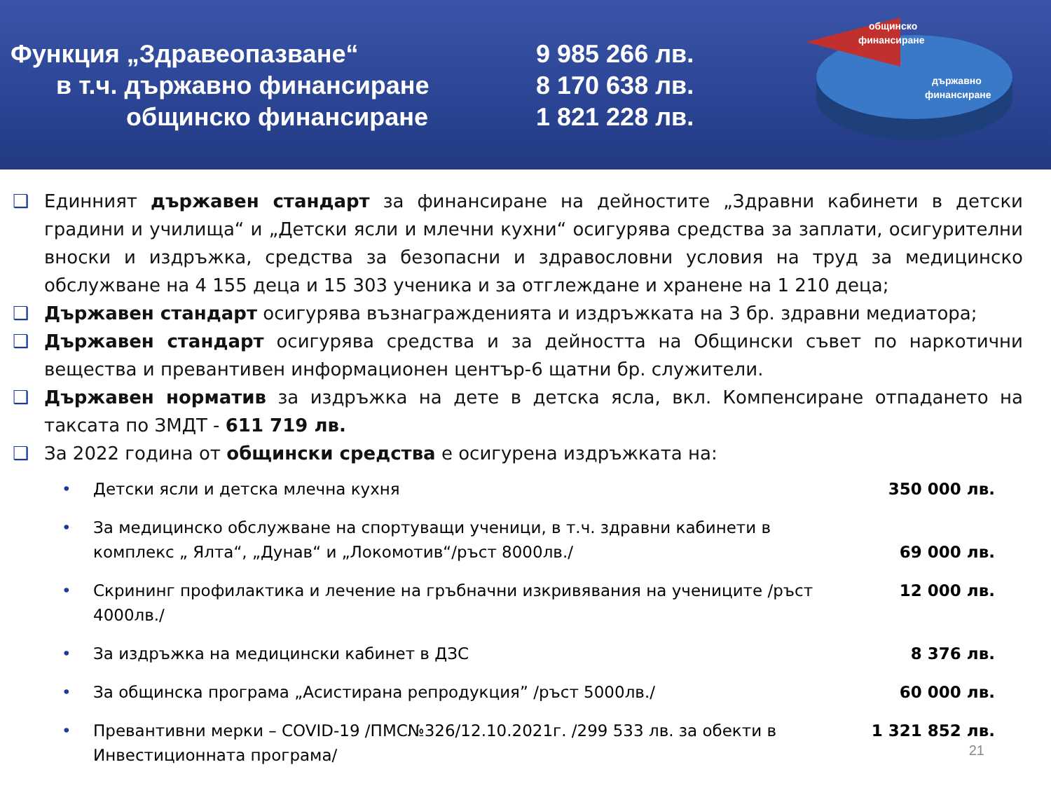Функция „Здравеопазване“
в т.ч. държавно финансиране
общинско финансиране
9 985 266 лв.
8 170 638 лв.
1 821 228 лв.
общинско
финансиране
държавно
финансиране
❑ Единният държавен стандарт за финансиране на дейностите „Здравни кабинети в детски градини и училища“ и „Детски ясли и млечни кухни“ осигурява средства за заплати, осигурителни вноски и издръжка, средства за безопасни и здравословни условия на труд за медицинско обслужване на 4 155 деца и 15 303 ученика и за отглеждане и хранене на 1 210 деца;
❑ Държавен стандарт осигурява възнагражденията и издръжката на 3 бр. здравни медиатора;
❑ Държавен стандарт осигурява средства и за дейността на Общински съвет по наркотични вещества и превантивен информационен център-6 щатни бр. служители.
❑ Държавен норматив за издръжка на дете в детска ясла, вкл. Компенсиране отпадането на таксата по ЗМДТ - 611 719 лв.
❑ За 2022 година от общински средства е осигурена издръжката на:
• Детски ясли и детска млечна кухня 350 000 лв.
• За медицинско обслужване на спортуващи ученици, в т.ч. здравни кабинети в комплекс „ Ялта“, „Дунав“ и „Локомотив“/ръст 8000лв./
69 000 лв.
• Скрининг профилактика и лечение на гръбначни изкривявания на учениците /ръст 4000лв./ 12 000 лв.
• За издръжка на медицински кабинет в ДЗС 8 376 лв.
• За общинска програма „Асистирана репродукция” /ръст 5000лв./ 60 000 лв.
• Превантивни мерки – COVID-19 /ПМС№326/12.10.2021г. /299 533 лв. за обекти в Инвестиционната програма/ 1 321 852 лв.
21